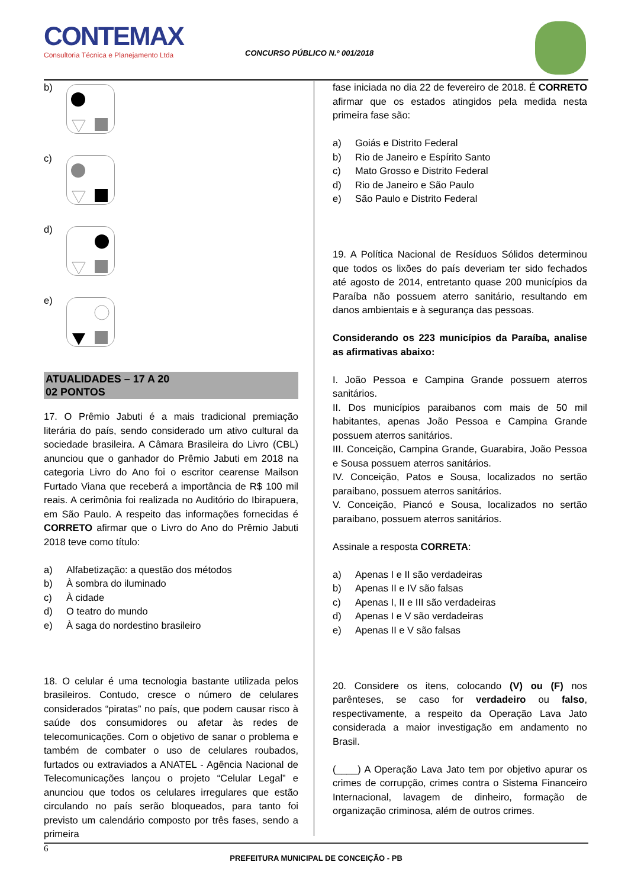CONTEMAX
Consultoria Técnica e Planejamento Ltda
CONCURSO PÚBLICO N.º 001/2018
b)
c)
d)
e)
ATUALIDADES – 17 A 20
02 PONTOS
17. O Prêmio Jabuti é a mais tradicional premiação literária do país, sendo considerado um ativo cultural da sociedade brasileira. A Câmara Brasileira do Livro (CBL) anunciou que o ganhador do Prêmio Jabuti em 2018 na categoria Livro do Ano foi o escritor cearense Mailson Furtado Viana que receberá a importância de R$ 100 mil reais. A cerimônia foi realizada no Auditório do Ibirapuera, em São Paulo. A respeito das informações fornecidas é CORRETO afirmar que o Livro do Ano do Prêmio Jabuti 2018 teve como título:
a) Alfabetização: a questão dos métodos
b) À sombra do iluminado
c) À cidade
d) O teatro do mundo
e) À saga do nordestino brasileiro
18. O celular é uma tecnologia bastante utilizada pelos brasileiros. Contudo, cresce o número de celulares considerados “piratas” no país, que podem causar risco à saúde dos consumidores ou afetar às redes de telecomunicações. Com o objetivo de sanar o problema e também de combater o uso de celulares roubados, furtados ou extraviados a ANATEL - Agência Nacional de Telecomunicações lançou o projeto “Celular Legal” e anunciou que todos os celulares irregulares que estão circulando no país serão bloqueados, para tanto foi previsto um calendário composto por três fases, sendo a primeira
fase iniciada no dia 22 de fevereiro de 2018. É CORRETO afirmar que os estados atingidos pela medida nesta primeira fase são:
a) Goiás e Distrito Federal
b) Rio de Janeiro e Espírito Santo
c) Mato Grosso e Distrito Federal
d) Rio de Janeiro e São Paulo
e) São Paulo e Distrito Federal
19. A Política Nacional de Resíduos Sólidos determinou que todos os lixões do país deveriam ter sido fechados até agosto de 2014, entretanto quase 200 municípios da Paraíba não possuem aterro sanitário, resultando em danos ambientais e à segurança das pessoas.
Considerando os 223 municípios da Paraíba, analise as afirmativas abaixo:
I. João Pessoa e Campina Grande possuem aterros sanitários.
II. Dos municípios paraibanos com mais de 50 mil habitantes, apenas João Pessoa e Campina Grande possuem aterros sanitários.
III. Conceição, Campina Grande, Guarabira, João Pessoa e Sousa possuem aterros sanitários.
IV. Conceição, Patos e Sousa, localizados no sertão paraibano, possuem aterros sanitários.
V. Conceição, Piancó e Sousa, localizados no sertão paraibano, possuem aterros sanitários.
Assinale a resposta CORRETA:
a) Apenas I e II são verdadeiras
b) Apenas II e IV são falsas
c) Apenas I, II e III são verdadeiras
d) Apenas I e V são verdadeiras
e) Apenas II e V são falsas
20. Considere os itens, colocando (V) ou (F) nos parênteses, se caso for verdadeiro ou falso, respectivamente, a respeito da Operação Lava Jato considerada a maior investigação em andamento no Brasil.
(____) A Operação Lava Jato tem por objetivo apurar os crimes de corrupção, crimes contra o Sistema Financeiro Internacional, lavagem de dinheiro, formação de organização criminosa, além de outros crimes.
6
PREFEITURA MUNICIPAL DE CONCEIÇÃO - PB